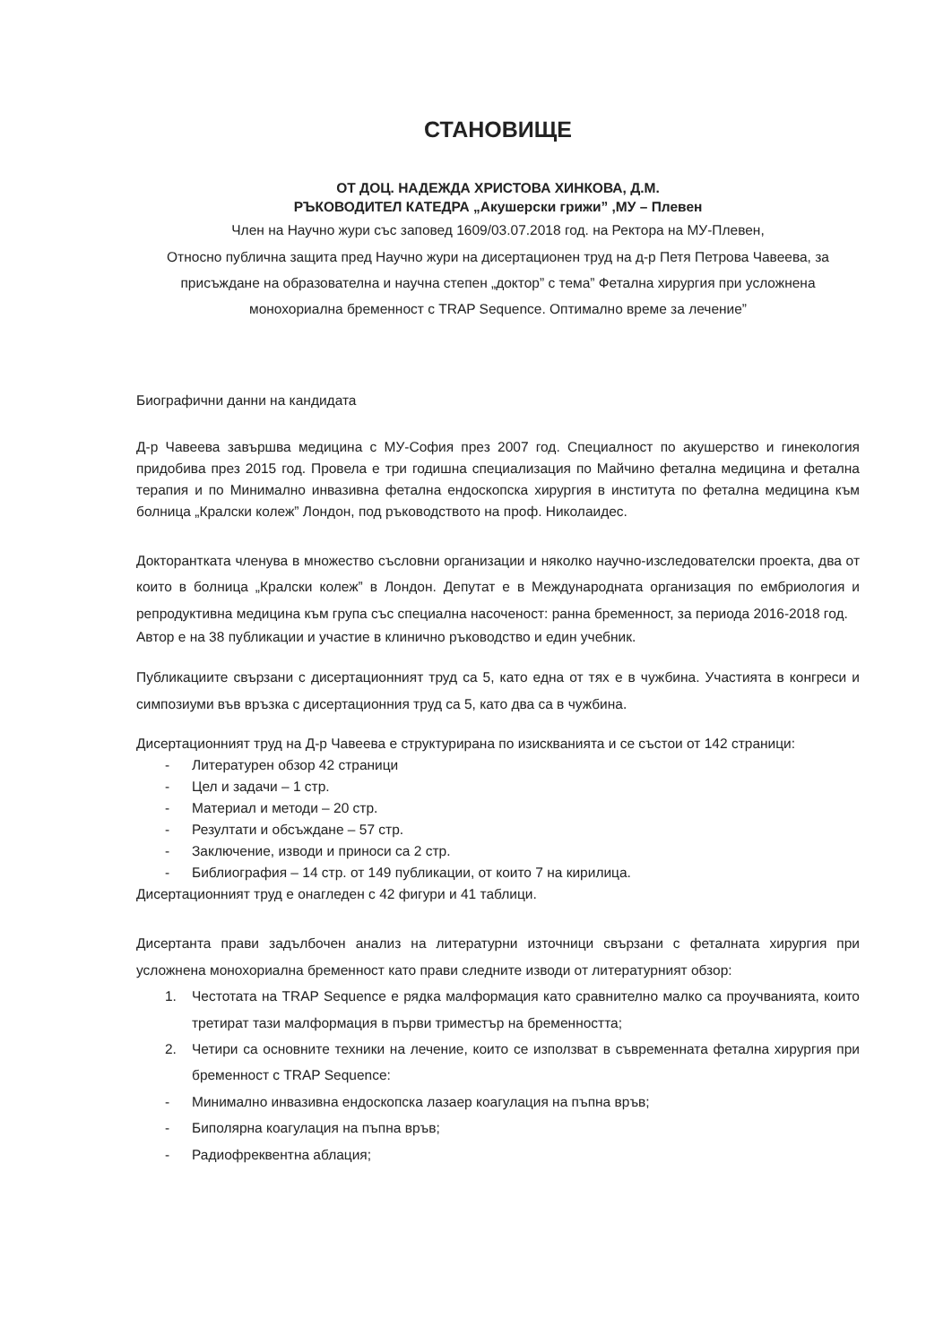СТАНОВИЩЕ
ОТ ДОЦ. НАДЕЖДА ХРИСТОВА ХИНКОВА, Д.М.
РЪКОВОДИТЕЛ КАТЕДРА „Акушерски грижи” ,МУ – Плевен
Член на Научно жури със заповед 1609/03.07.2018 год. на Ректора на МУ-Плевен,
Относно публична защита пред Научно жури на дисертационен труд на д-р Петя Петрова Чавеева, за присъждане на образователна и научна степен „доктор” с тема” Фетална хирургия при усложнена монохориална бременност с TRAP Sequence. Оптимално време за лечение”
Биографични данни на кандидата
Д-р Чавеева завършва медицина с МУ-София през 2007 год. Специалност по акушерство и гинекология придобива през 2015 год. Провела е три годишна специализация по Майчино фетална медицина и фетална терапия и по Минимално инвазивна фетална ендоскопска хирургия в института по фетална медицина към болница „Кралски колеж” Лондон, под ръководството на проф. Николаидес.
Докторантката членува в множество съсловни организации и няколко научно-изследователски проекта, два от които в болница „Кралски колеж” в Лондон. Депутат е в Международната организация по ембриология и репродуктивна медицина към група със специална насоченост: ранна бременност, за периода 2016-2018 год.
Автор е на 38 публикации и участие в клинично ръководство и един учебник.
Публикациите свързани с дисертационният труд са 5, като една от тях е в чужбина. Участията в конгреси и симпозиуми във връзка с дисертационния труд са 5, като два са в чужбина.
Дисертационният труд на Д-р Чавеева е структурирана по изискванията и се състои от 142 страници:
- Литературен обзор 42 страници
- Цел и задачи – 1 стр.
- Материал и методи – 20 стр.
- Резултати и обсъждане – 57 стр.
- Заключение, изводи и приноси са 2 стр.
- Библиография – 14 стр. от 149 публикации, от които 7 на кирилица.
Дисертационният труд е онагледен с 42 фигури и 41 таблици.
Дисертанта прави задълбочен анализ на литературни източници свързани с феталната хирургия при усложнена монохориална бременност като прави следните изводи от литературният обзор:
1. Честотата на TRAP Sequence е рядка малформация като сравнително малко са проучванията, които третират тази малформация в първи триместър на бременността;
2. Четири са основните техники на лечение, които се използват в съвременната фетална хирургия при бременност с TRAP Sequence:
- Минимално инвазивна ендоскопска лазаер коагулация на пъпна връв;
- Биполярна коагулация на пъпна връв;
- Радиофреквентна аблация;